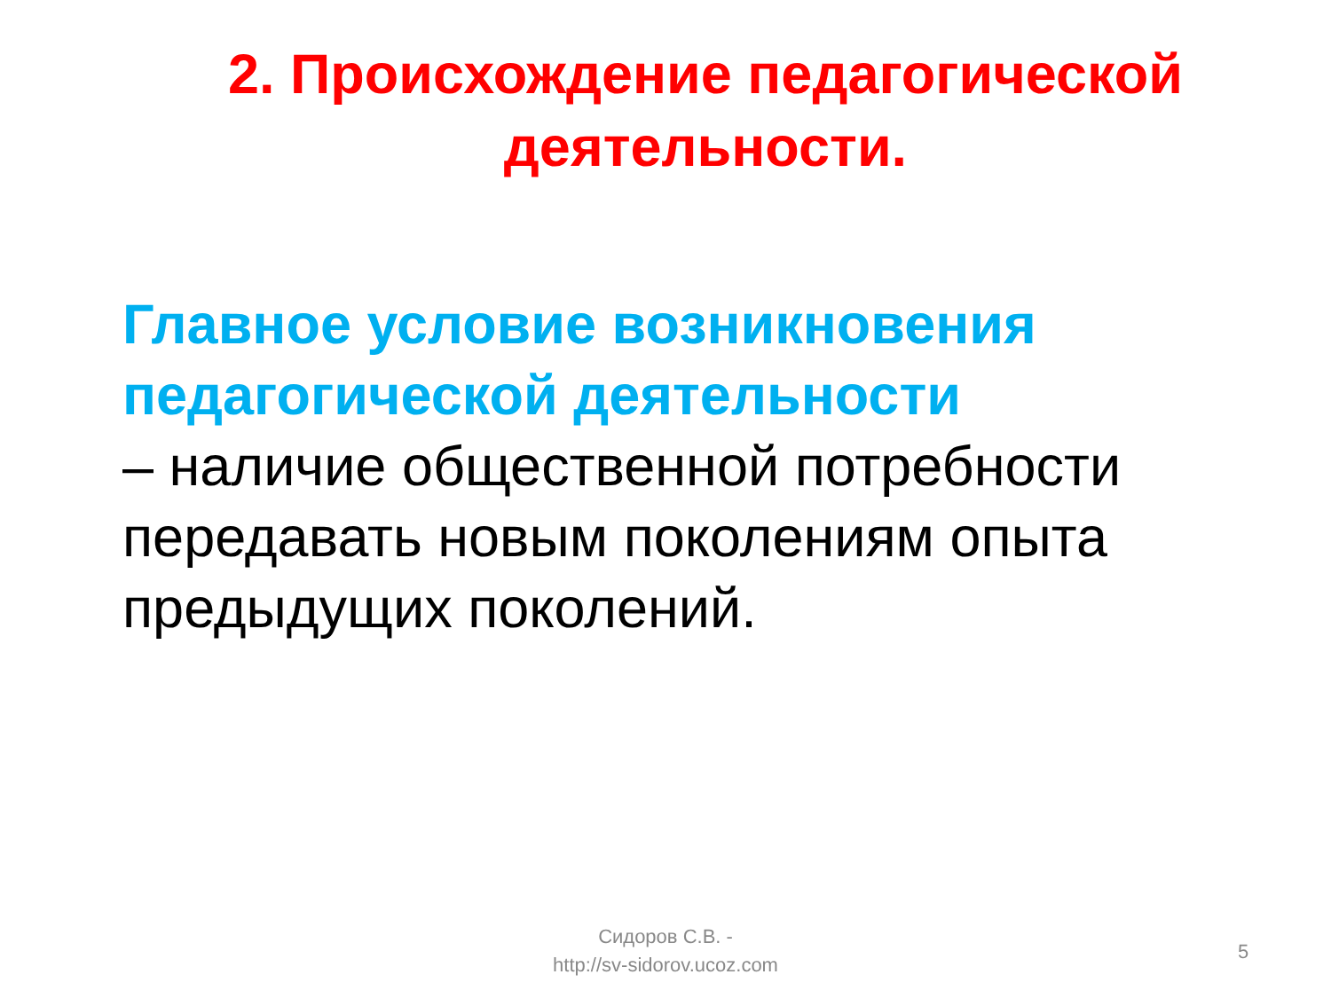2. Происхождение педагогической деятельности.
Главное условие возникновения педагогической деятельности
– наличие общественной потребности передавать новым поколениям опыта предыдущих поколений.
Сидоров С.В. -
http://sv-sidorov.ucoz.com
5